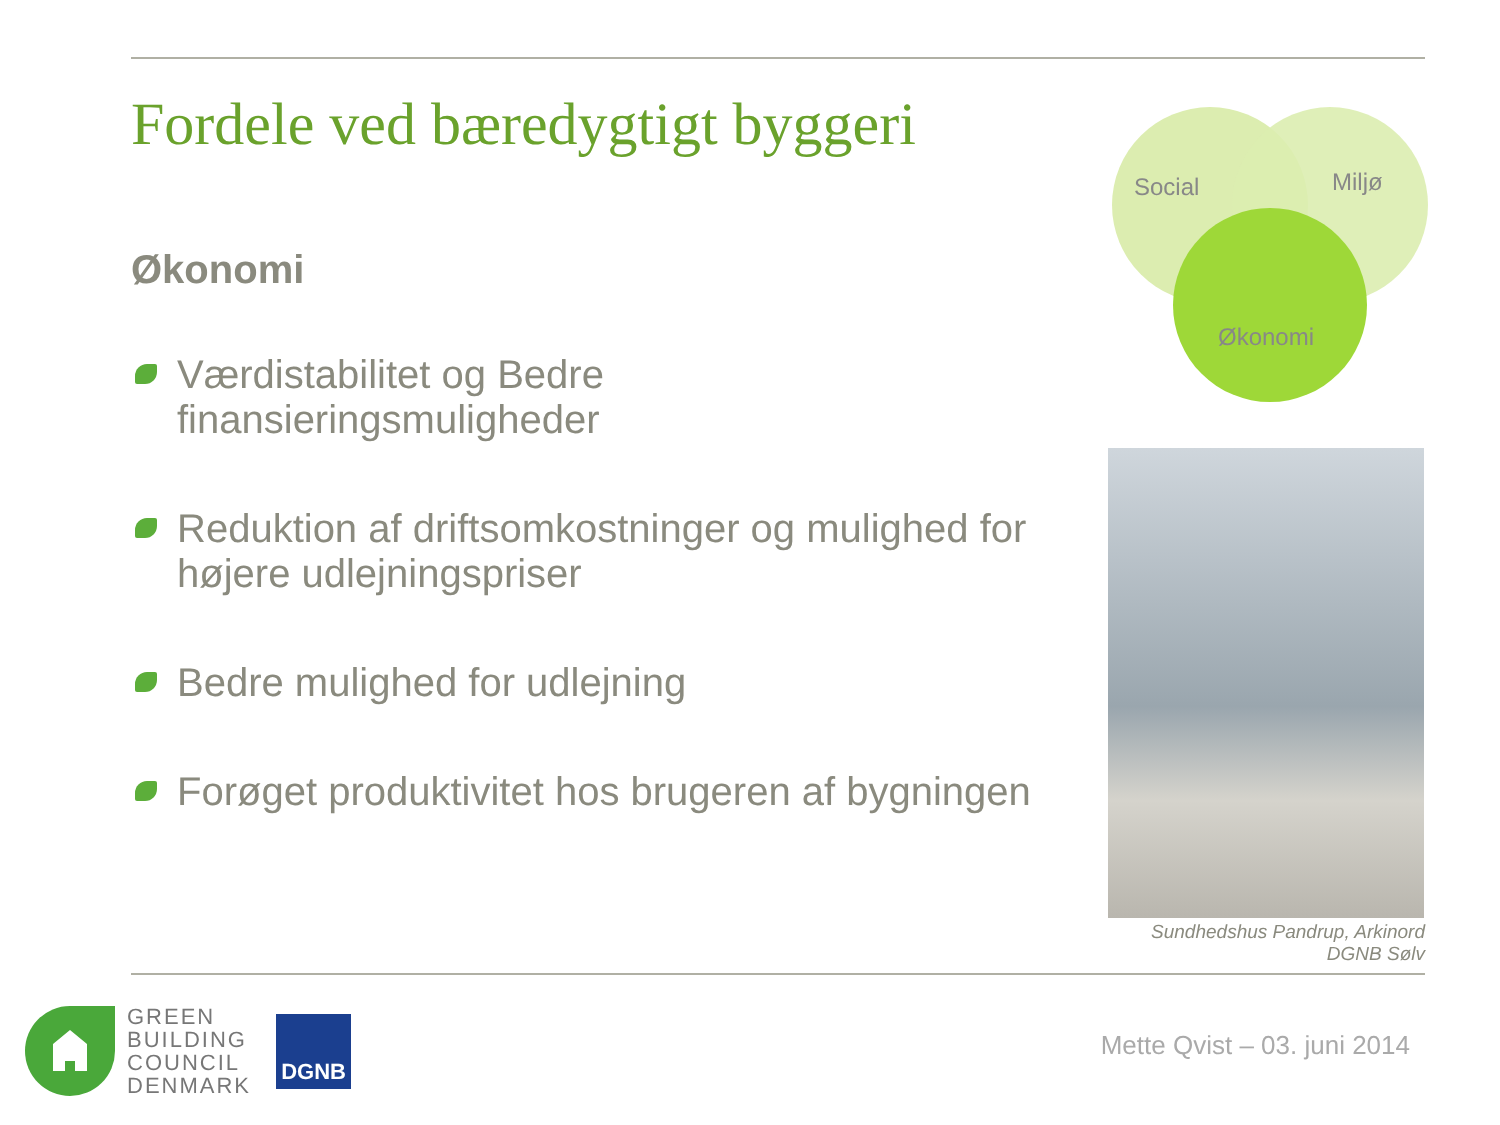Fordele ved bæredygtigt byggeri
Økonomi
Værdistabilitet og Bedre finansieringsmuligheder
Reduktion af driftsomkostninger og mulighed for højere udlejningspriser
Bedre mulighed for udlejning
Forøget produktivitet hos brugeren af bygningen
Social
Miljø
Økonomi
Sundhedshus Pandrup, Arkinord
DGNB Sølv
GREEN
BUILDING
COUNCIL
DENMARK
DGNB
Mette Qvist – 03. juni 2014